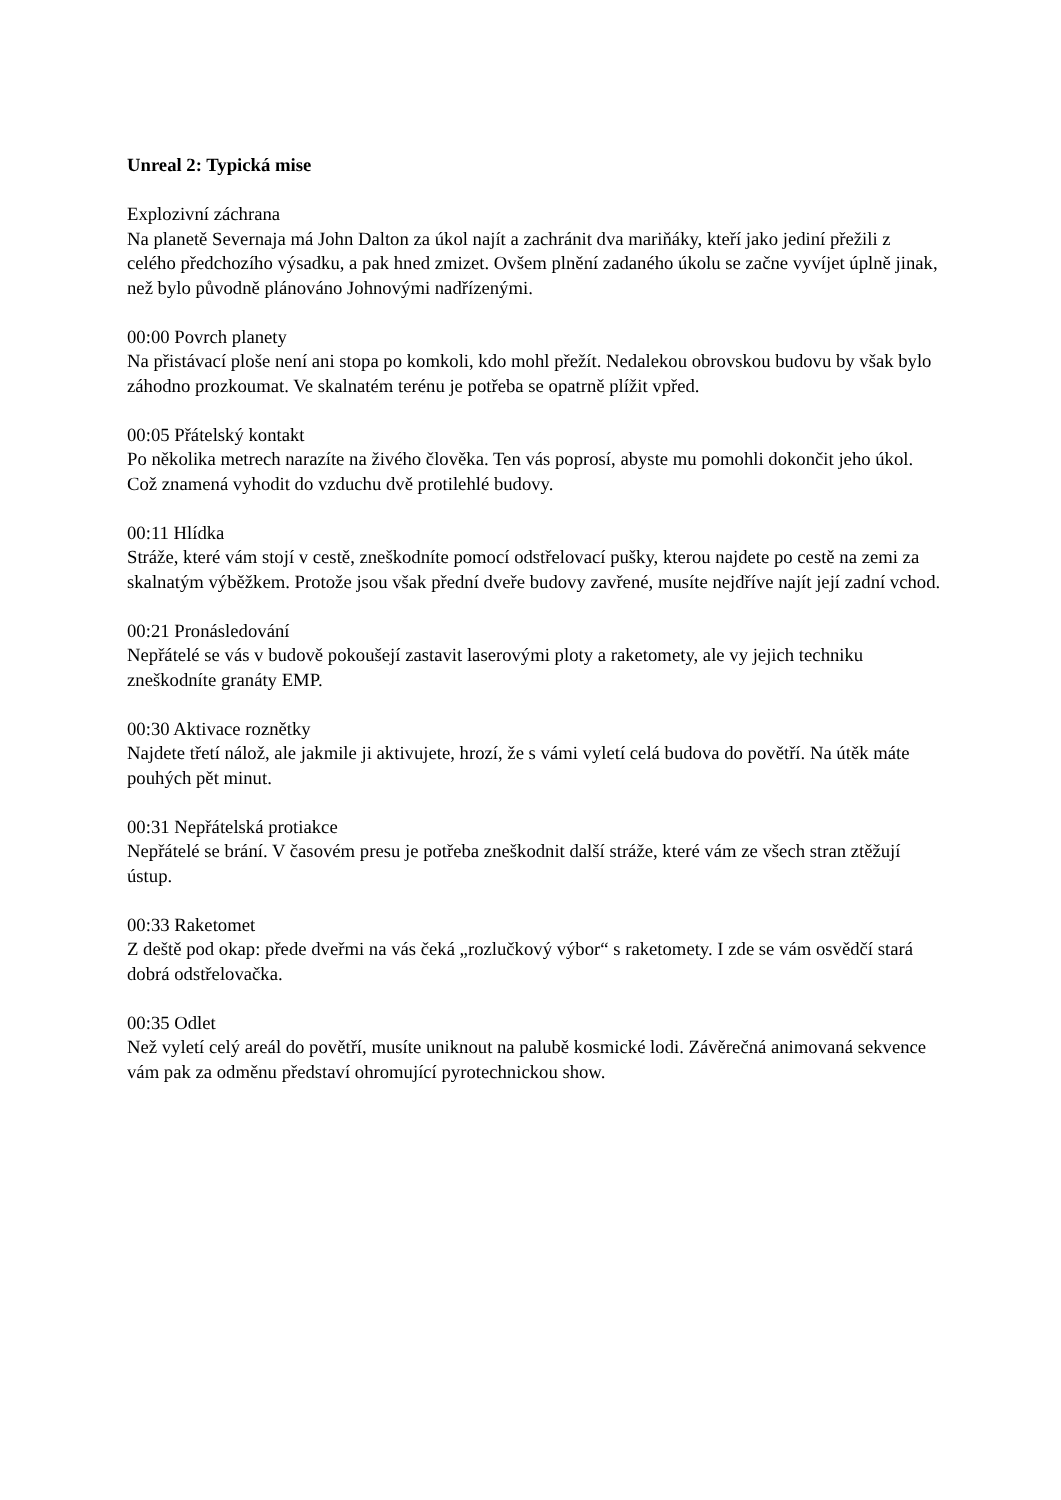Unreal 2: Typická mise
Explozivní záchrana
Na planetě Severnaja má John Dalton za úkol najít a zachránit dva mariňáky, kteří jako jediní přežili z celého předchozího výsadku, a pak hned zmizet. Ovšem plnění zadaného úkolu se začne vyvíjet úplně jinak, než bylo původně plánováno Johnovými nadřízenými.
00:00 Povrch planety
Na přistávací ploše není ani stopa po komkoli, kdo mohl přežít. Nedalekou obrovskou budovu by však bylo záhodno prozkoumat. Ve skalnatém terénu je potřeba se opatrně plížit vpřed.
00:05 Přátelský kontakt
Po několika metrech narazíte na živého člověka. Ten vás poprosí, abyste mu pomohli dokončit jeho úkol. Což znamená vyhodit do vzduchu dvě protilehlé budovy.
00:11 Hlídka
Stráže, které vám stojí v cestě, zneškodníte pomocí odstřelovací pušky, kterou najdete po cestě na zemi za skalnatým výběžkem. Protože jsou však přední dveře budovy zavřené, musíte nejdříve najít její zadní vchod.
00:21 Pronásledování
Nepřátelé se vás v budově pokoušejí zastavit laserovými ploty a raketomety, ale vy jejich techniku zneškodníte granáty EMP.
00:30 Aktivace roznětky
Najdete třetí nálož, ale jakmile ji aktivujete, hrozí, že s vámi vyletí celá budova do povětří. Na útěk máte pouhých pět minut.
00:31 Nepřátelská protiakce
Nepřátelé se brání. V časovém presu je potřeba zneškodnit další stráže, které vám ze všech stran ztěžují ústup.
00:33 Raketomet
Z deště pod okap: přede dveřmi na vás čeká „rozlučkový výbor“ s raketomety. I zde se vám osvědčí stará dobrá odstřelovačka.
00:35 Odlet
Než vyletí celý areál do povětří, musíte uniknout na palubě kosmické lodi. Závěrečná animovaná sekvence vám pak za odměnu představí ohromující pyrotechnickou show.